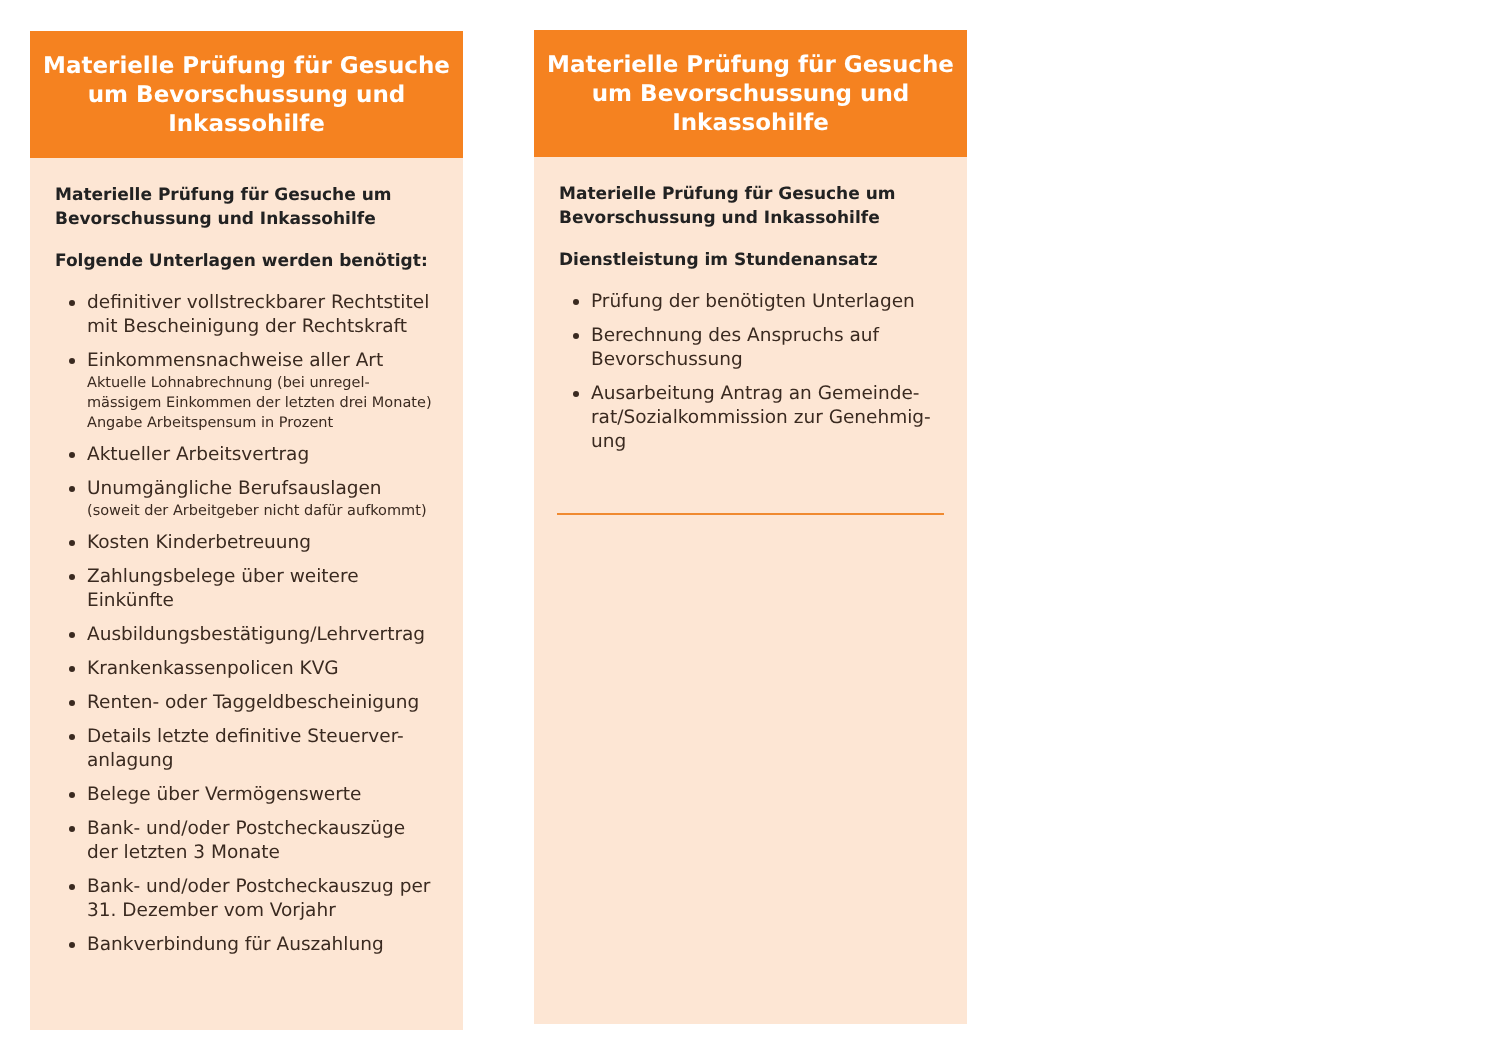Materielle Prüfung für Gesuche um Bevorschussung und Inkassohilfe
Materielle Prüfung für Gesuche um Bevorschussung und Inkassohilfe
Folgende Unterlagen werden benötigt:
definitiver vollstreckbarer Rechtstitel mit Bescheinigung der Rechtskraft
Einkommensnachweise aller Art
Aktuelle Lohnabrechnung (bei unregel-mässigem Einkommen der letzten drei Monate)
Angabe Arbeitspensum in Prozent
Aktueller Arbeitsvertrag
Unumgängliche Berufsauslagen
(soweit der Arbeitgeber nicht dafür aufkommt)
Kosten Kinderbetreuung
Zahlungsbelege über weitere Einkünfte
Ausbildungsbestätigung/Lehrvertrag
Krankenkassenpolicen KVG
Renten- oder Taggeldbescheinigung
Details letzte definitive Steuerver-anlagung
Belege über Vermögenswerte
Bank- und/oder Postcheckauszüge der letzten 3 Monate
Bank- und/oder Postcheckauszug per 31. Dezember vom Vorjahr
Bankverbindung für Auszahlung
Materielle Prüfung für Gesuche um Bevorschussung und Inkassohilfe
Materielle Prüfung für Gesuche um Bevorschussung und Inkassohilfe
Dienstleistung im Stundenansatz
Prüfung der benötigten Unterlagen
Berechnung des Anspruchs auf Bevorschussung
Ausarbeitung Antrag an Gemeinde-rat/Sozialkommission zur Genehmig-ung